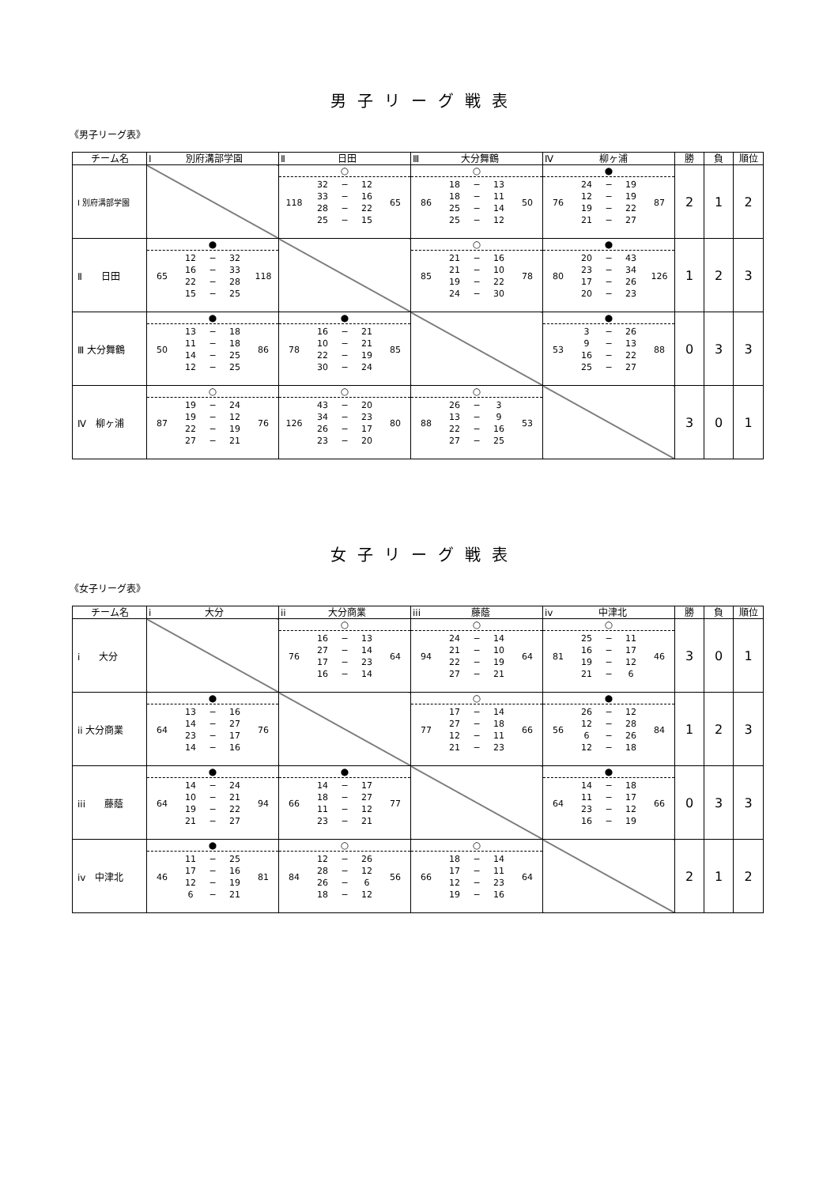男子リーグ戦表
《男子リーグ表》
| チーム名 | Ⅰ 別府溝部学園 | Ⅱ 日田 | Ⅲ 大分舞鶴 | Ⅳ 柳ヶ浦 | 勝 | 負 | 順位 |
| --- | --- | --- | --- | --- | --- | --- | --- |
| Ⅰ 別府溝部学園 | | ○ 118 32 − 12 33 − 16 28 − 22 25 − 15 65 | ○ 86 18 − 13 18 − 11 25 − 14 25 − 12 50 | ● 76 24 − 19 12 − 19 19 − 22 21 − 27 87 | 2 | 1 | 2 |
| Ⅱ 日田 | ● 65 12 − 32 16 − 33 22 − 28 15 − 25 118 | | ○ 85 21 − 16 21 − 10 19 − 22 24 − 30 78 | ● 80 20 − 43 23 − 34 17 − 26 20 − 23 126 | 1 | 2 | 3 |
| Ⅲ 大分舞鶴 | ● 50 13 − 18 11 − 18 14 − 25 12 − 25 86 | ● 78 16 − 21 10 − 21 22 − 19 30 − 24 85 | | ● 53 3 − 26 9 − 13 16 − 22 25 − 27 88 | 0 | 3 | 3 |
| Ⅳ 柳ヶ浦 | ○ 87 19 − 24 19 − 12 22 − 19 27 − 21 76 | ○ 126 43 − 20 34 − 23 26 − 17 23 − 20 80 | ○ 88 26 − 3 13 − 9 22 − 16 27 − 25 53 | | 3 | 0 | 1 |
女子リーグ戦表
《女子リーグ表》
| チーム名 | i 大分 | ii 大分商業 | iii 藤蔭 | iv 中津北 | 勝 | 負 | 順位 |
| --- | --- | --- | --- | --- | --- | --- | --- |
| i 大分 | | ○ 76 16 − 13 27 − 14 17 − 23 16 − 14 64 | ○ 94 24 − 14 21 − 10 22 − 19 27 − 21 64 | ○ 81 25 − 11 16 − 17 19 − 12 21 − 6 46 | 3 | 0 | 1 |
| ii 大分商業 | ● 64 13 − 16 14 − 27 23 − 17 14 − 16 76 | | ○ 77 17 − 14 27 − 18 12 − 11 21 − 23 66 | ● 56 26 − 12 12 − 28 6 − 26 12 − 18 84 | 1 | 2 | 3 |
| iii 藤蔭 | ● 64 14 − 24 10 − 21 19 − 22 21 − 27 94 | ● 66 14 − 17 18 − 27 11 − 12 23 − 21 77 | | ● 64 14 − 18 11 − 17 23 − 12 16 − 19 66 | 0 | 3 | 3 |
| iv 中津北 | ● 46 11 − 25 17 − 16 12 − 19 6 − 21 81 | ○ 84 12 − 26 28 − 12 26 − 6 18 − 12 56 | ○ 66 18 − 14 17 − 11 12 − 23 19 − 16 64 | | 2 | 1 | 2 |